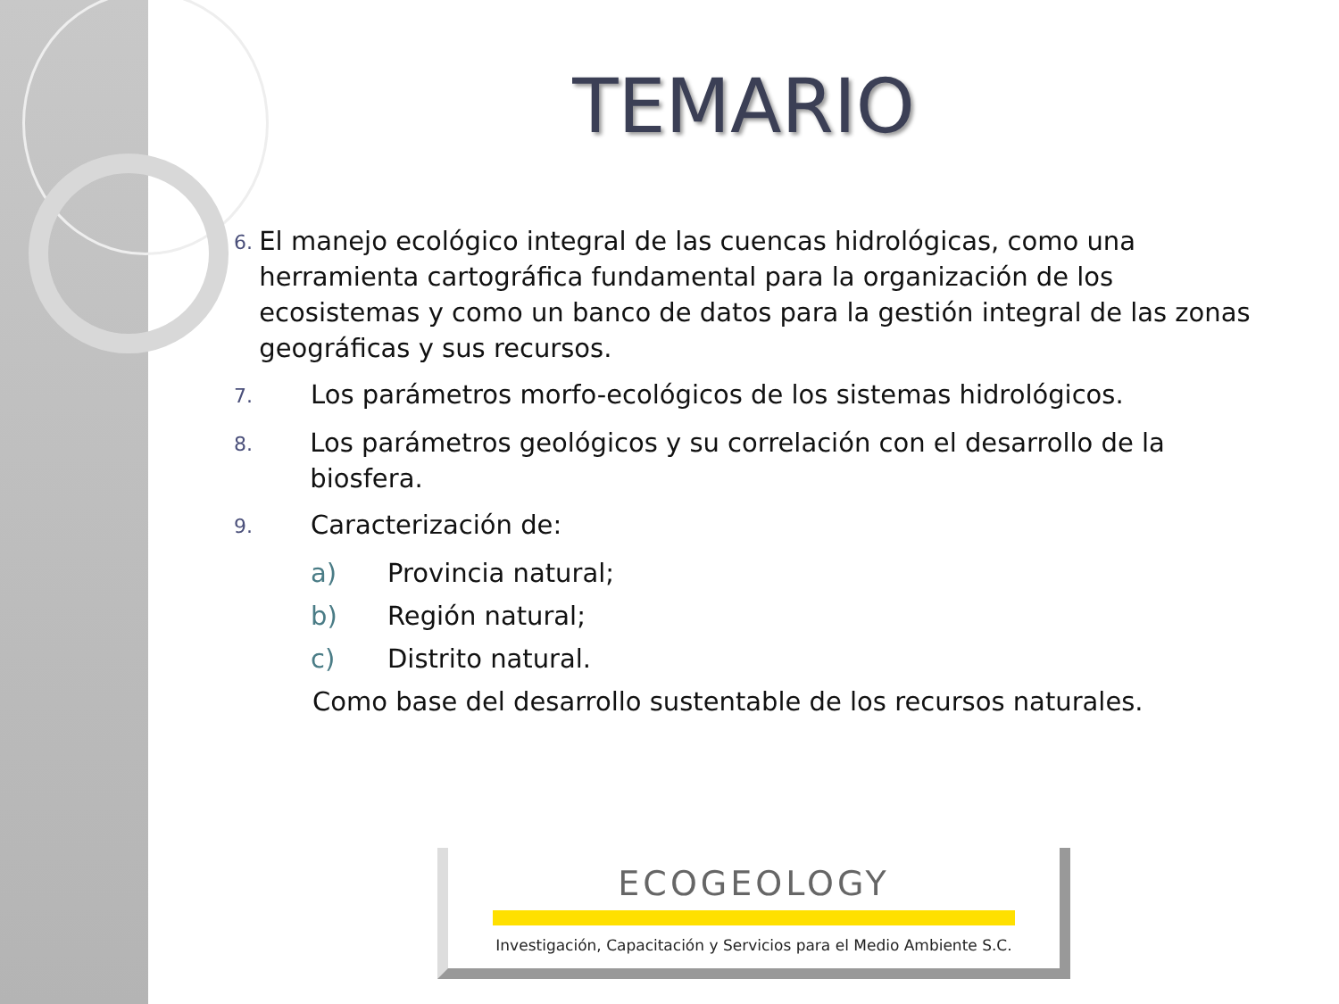TEMARIO
6.
El manejo ecológico integral de las cuencas hidrológicas, como una herramienta cartográfica fundamental para la organización de los ecosistemas y como un banco de datos para la gestión integral de las zonas geográficas y sus recursos.
7.
Los parámetros morfo-ecológicos de los sistemas hidrológicos.
8.
Los parámetros geológicos y su correlación con el desarrollo de la biosfera.
9.
Caracterización de:
a) Provincia natural;
b) Región natural;
c) Distrito natural.
Como base del desarrollo sustentable de los recursos naturales.
ECOGEOLOGY
Investigación, Capacitación y Servicios para el Medio Ambiente S.C.